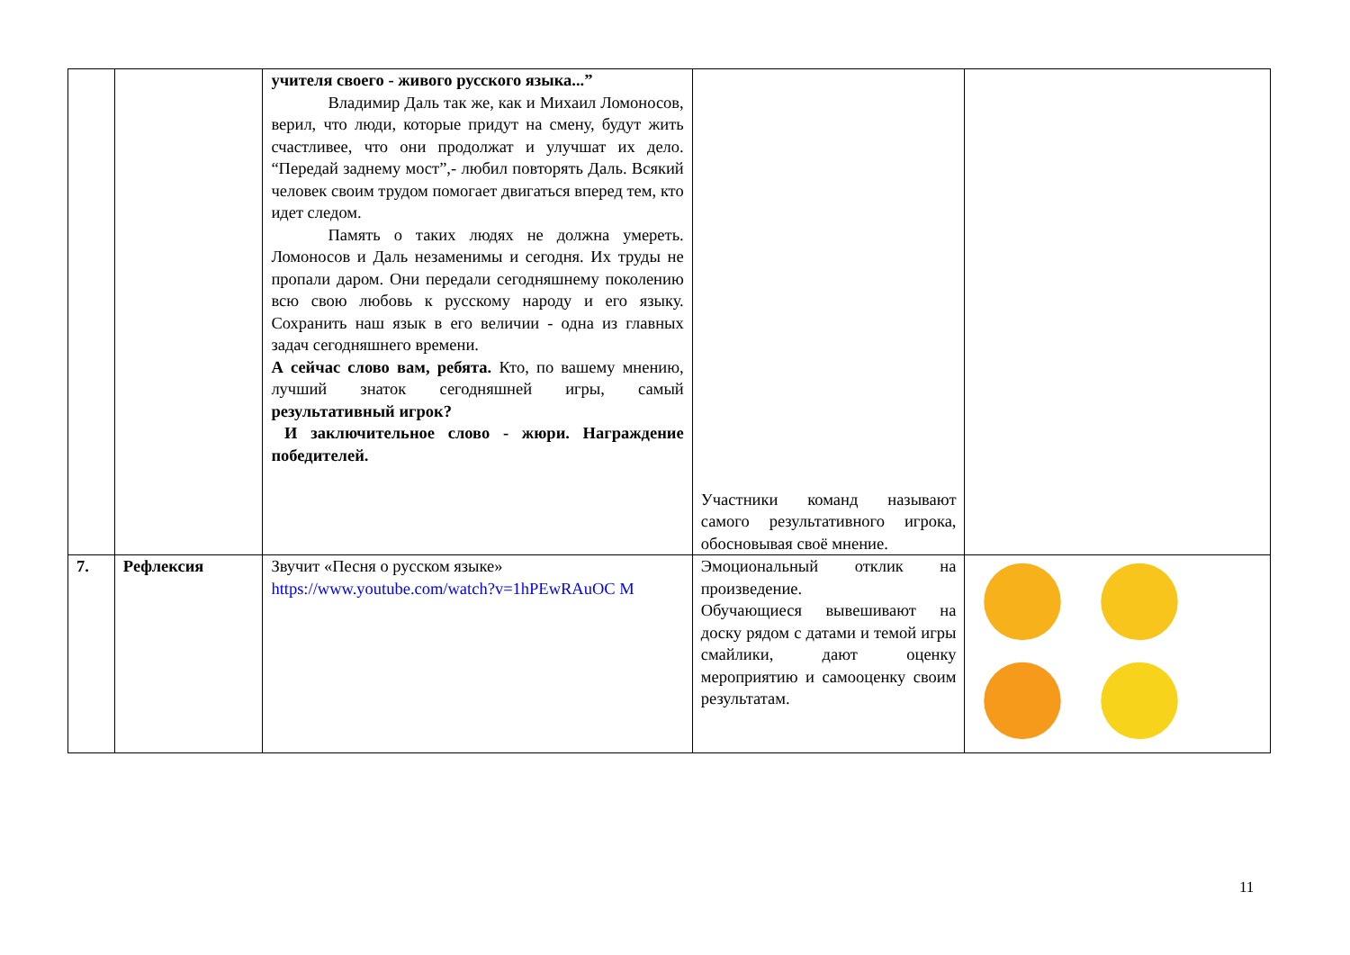| | | учителя своего - живого русского языка...” Владимир Даль так же, как и Михаил Ломоносов, верил, что люди, которые придут на смену, будут жить счастливее, что они продолжат и улучшат их дело. “Передай заднему мост”,- любил повторять Даль. Всякий человек своим трудом помогает двигаться вперед тем, кто идет следом. Память о таких людях не должна умереть. Ломоносов и Даль незаменимы и сегодня. Их труды не пропали даром. Они передали сегодняшнему поколению всю свою любовь к русскому народу и его языку. Сохранить наш язык в его величии - одна из главных задач сегодняшнего времени. А сейчас слово вам, ребята. Кто, по вашему мнению, лучший знаток сегодняшней игры, самый результативный игрок? И заключительное слово - жюри. Награждение победителей. | Участники команд называют самого результативного игрока, обосновывая своё мнение. | |
| 7. | Рефлексия | Звучит «Песня о русском языке» https://www.youtube.com/watch?v=1hPEwRAuOC M | Эмоциональный отклик на произведение. Обучающиеся вывешивают на доску рядом с датами и темой игры смайлики, дают оценку мероприятию и самооценку своим результатам. | |
11